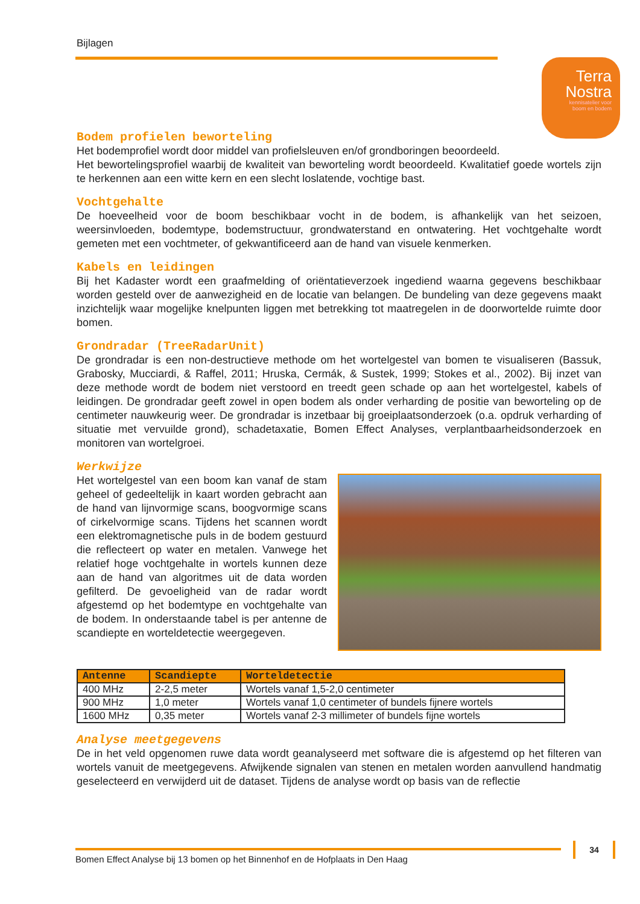Bijlagen
Terra
Nostra
kennisatelier voor
boom en bodem
Bodem profielen beworteling
Het bodemprofiel wordt door middel van profielsleuven en/of grondboringen beoordeeld.
Het bewortelingsprofiel waarbij de kwaliteit van beworteling wordt beoordeeld. Kwalitatief goede wortels zijn te herkennen aan een witte kern en een slecht loslatende, vochtige bast.
Vochtgehalte
De hoeveelheid voor de boom beschikbaar vocht in de bodem, is afhankelijk van het seizoen, weersinvloeden, bodemtype, bodemstructuur, grondwaterstand en ontwatering. Het vochtgehalte wordt gemeten met een vochtmeter, of gekwantificeerd aan de hand van visuele kenmerken.
Kabels en leidingen
Bij het Kadaster wordt een graafmelding of oriëntatieverzoek ingediend waarna gegevens beschikbaar worden gesteld over de aanwezigheid en de locatie van belangen. De bundeling van deze gegevens maakt inzichtelijk waar mogelijke knelpunten liggen met betrekking tot maatregelen in de doorwortelde ruimte door bomen.
Grondradar (TreeRadarUnit)
De grondradar is een non-destructieve methode om het wortelgestel van bomen te visualiseren (Bassuk, Grabosky, Mucciardi, & Raffel, 2011; Hruska, Cermák, & Sustek, 1999; Stokes et al., 2002). Bij inzet van deze methode wordt de bodem niet verstoord en treedt geen schade op aan het wortelgestel, kabels of leidingen. De grondradar geeft zowel in open bodem als onder verharding de positie van beworteling op de centimeter nauwkeurig weer. De grondradar is inzetbaar bij groeiplaatsonderzoek (o.a. opdruk verharding of situatie met vervuilde grond), schadetaxatie, Bomen Effect Analyses, verplantbaarheidsonderzoek en monitoren van wortelgroei.
Werkwijze
Het wortelgestel van een boom kan vanaf de stam geheel of gedeeltelijk in kaart worden gebracht aan de hand van lijnvormige scans, boogvormige scans of cirkelvormige scans. Tijdens het scannen wordt een elektromagnetische puls in de bodem gestuurd die reflecteert op water en metalen. Vanwege het relatief hoge vochtgehalte in wortels kunnen deze aan de hand van algoritmes uit de data worden gefilterd. De gevoeligheid van de radar wordt afgestemd op het bodemtype en vochtgehalte van de bodem. In onderstaande tabel is per antenne de scandiepte en worteldetectie weergegeven.
| Antenne | Scandiepte | Worteldetectie |
| --- | --- | --- |
| 400 MHz | 2-2,5 meter | Wortels vanaf 1,5-2,0 centimeter |
| 900 MHz | 1,0 meter | Wortels vanaf 1,0 centimeter of bundels fijnere wortels |
| 1600 MHz | 0,35 meter | Wortels vanaf 2-3 millimeter of bundels fijne wortels |
Analyse meetgegevens
De in het veld opgenomen ruwe data wordt geanalyseerd met software die is afgestemd op het filteren van wortels vanuit de meetgegevens. Afwijkende signalen van stenen en metalen worden aanvullend handmatig geselecteerd en verwijderd uit de dataset. Tijdens de analyse wordt op basis van de reflectie
Bomen Effect Analyse bij 13 bomen op het Binnenhof en de Hofplaats in Den Haag
34